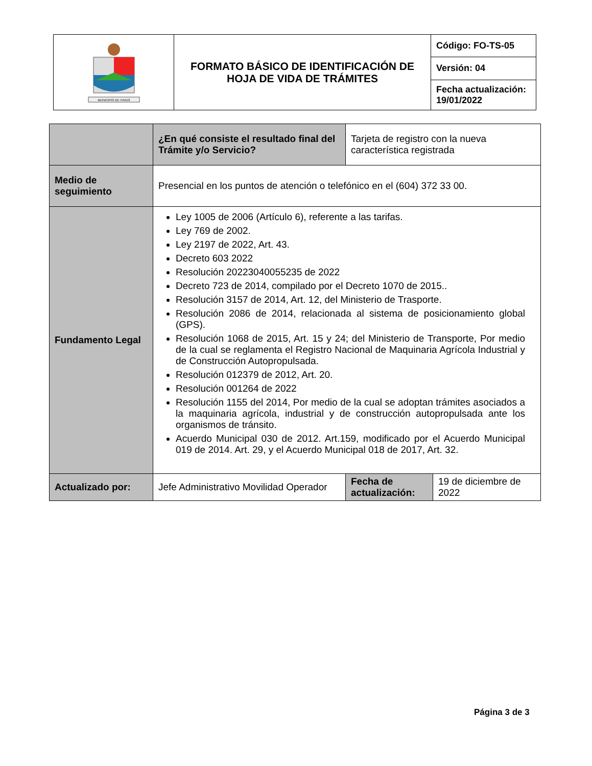| MUNICIPIO DE ITAGÜÍ | FORMATO BÁSICO DE IDENTIFICACIÓN DE HOJA DE VIDA DE TRÁMITES | Código: FO-TS-05 |
| | | Versión: 04 |
| | | Fecha actualización: 19/01/2022 |
| | ¿En qué consiste el resultado final del Trámite y/o Servicio? | Tarjeta de registro con la nueva característica registrada | |
| Medio de seguimiento | Presencial en los puntos de atención o telefónico en el (604) 372 33 00. | | |
| Fundamento Legal | Ley 1005 de 2006 (Artículo 6), referente a las tarifas. Ley 769 de 2002. Ley 2197 de 2022, Art. 43. Decreto 603 2022 Resolución 20223040055235 de 2022 Decreto 723 de 2014, compilado por el Decreto 1070 de 2015.. Resolución 3157 de 2014, Art. 12, del Ministerio de Trasporte. Resolución 2086 de 2014, relacionada al sistema de posicionamiento global (GPS). Resolución 1068 de 2015, Art. 15 y 24; del Ministerio de Transporte, Por medio de la cual se reglamenta el Registro Nacional de Maquinaria Agrícola Industrial y de Construcción Autopropulsada. Resolución 012379 de 2012, Art. 20. Resolución 001264 de 2022 Resolución 1155 del 2014, Por medio de la cual se adoptan trámites asociados a la maquinaria agrícola, industrial y de construcción autopropulsada ante los organismos de tránsito. Acuerdo Municipal 030 de 2012. Art.159, modificado por el Acuerdo Municipal 019 de 2014. Art. 29, y el Acuerdo Municipal 018 de 2017, Art. 32. | | |
| Actualizado por: | Jefe Administrativo Movilidad Operador | Fecha de actualización: | 19 de diciembre de 2022 |
Página 3 de 3